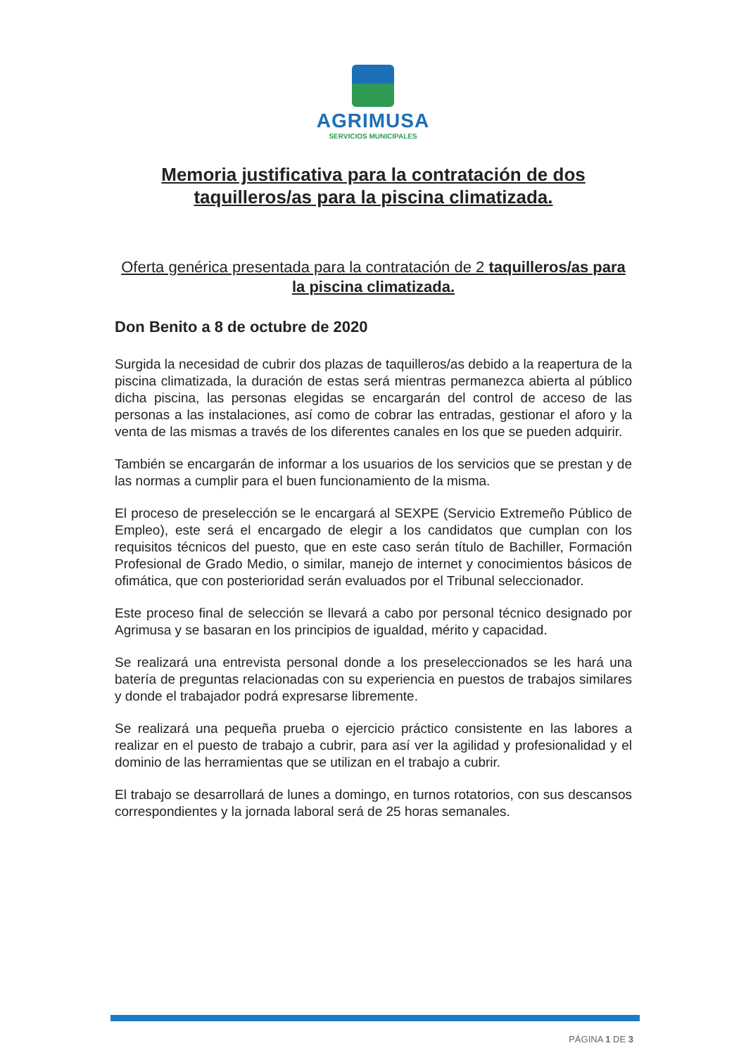AGRIMUSA
SERVICIOS MUNICIPALES
Memoria justificativa para la contratación de dos taquilleros/as para la piscina climatizada.
Oferta genérica presentada para la contratación de 2 taquilleros/as para la piscina climatizada.
Don Benito a 8 de octubre de 2020
Surgida la necesidad de cubrir dos plazas de taquilleros/as debido a la reapertura de la piscina climatizada, la duración de estas será mientras permanezca abierta al público dicha piscina, las personas elegidas se encargarán del control de acceso de las personas a las instalaciones, así como de cobrar las entradas, gestionar el aforo y la venta de las mismas a través de los diferentes canales en los que se pueden adquirir.
También se encargarán de informar a los usuarios de los servicios que se prestan y de las normas a cumplir para el buen funcionamiento de la misma.
El proceso de preselección se le encargará al SEXPE (Servicio Extremeño Público de Empleo), este será el encargado de elegir a los candidatos que cumplan con los requisitos técnicos del puesto, que en este caso serán título de Bachiller, Formación Profesional de Grado Medio, o similar, manejo de internet y conocimientos básicos de ofimática, que con posterioridad serán evaluados por el Tribunal seleccionador.
Este proceso final de selección se llevará a cabo por personal técnico designado por Agrimusa y se basaran en los principios de igualdad, mérito y capacidad.
Se realizará una entrevista personal donde a los preseleccionados se les hará una batería de preguntas relacionadas con su experiencia en puestos de trabajos similares y donde el trabajador podrá expresarse libremente.
Se realizará una pequeña prueba o ejercicio práctico consistente en las labores a realizar en el puesto de trabajo a cubrir, para así ver la agilidad y profesionalidad y el dominio de las herramientas que se utilizan en el trabajo a cubrir.
El trabajo se desarrollará de lunes a domingo, en turnos rotatorios, con sus descansos correspondientes y la jornada laboral será de 25 horas semanales.
PÁGINA 1 DE 3